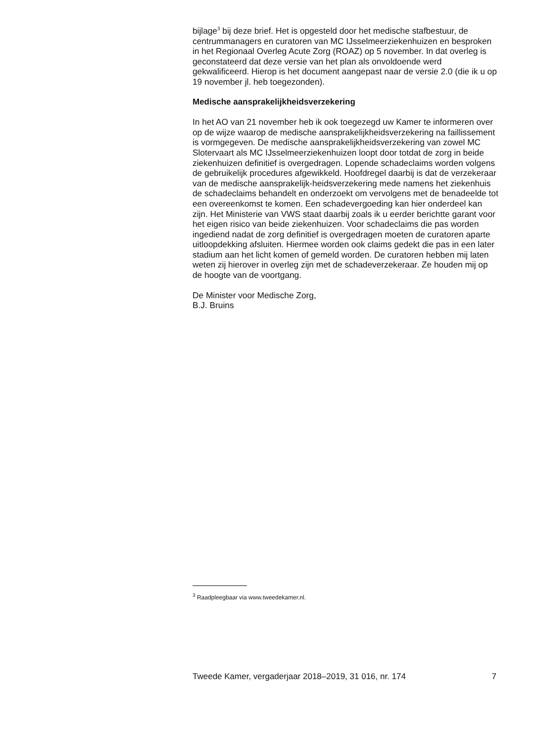bijlage<sup>3</sup> bij deze brief. Het is opgesteld door het medische stafbestuur, de centrummanagers en curatoren van MC IJsselmeerziekenhuizen en besproken in het Regionaal Overleg Acute Zorg (ROAZ) op 5 november. In dat overleg is geconstateerd dat deze versie van het plan als onvoldoende werd gekwalificeerd. Hierop is het document aangepast naar de versie 2.0 (die ik u op 19 november jl. heb toegezonden).
Medische aansprakelijkheidsverzekering
In het AO van 21 november heb ik ook toegezegd uw Kamer te informeren over op de wijze waarop de medische aansprakelijkheidsverzekering na faillissement is vormgegeven. De medische aansprakelijkheidsverzekering van zowel MC Slotervaart als MC IJsselmeerziekenhuizen loopt door totdat de zorg in beide ziekenhuizen definitief is overgedragen. Lopende schadeclaims worden volgens de gebruikelijk procedures afgewikkeld. Hoofdregel daarbij is dat de verzekeraar van de medische aansprakelijk-heidsverzekering mede namens het ziekenhuis de schadeclaims behandelt en onderzoekt om vervolgens met de benadeelde tot een overeenkomst te komen. Een schadevergoeding kan hier onderdeel kan zijn. Het Ministerie van VWS staat daarbij zoals ik u eerder berichtte garant voor het eigen risico van beide ziekenhuizen. Voor schadeclaims die pas worden ingediend nadat de zorg definitief is overgedragen moeten de curatoren aparte uitloopdekking afsluiten. Hiermee worden ook claims gedekt die pas in een later stadium aan het licht komen of gemeld worden. De curatoren hebben mij laten weten zij hierover in overleg zijn met de schadeverzekeraar. Ze houden mij op de hoogte van de voortgang.
De Minister voor Medische Zorg,
B.J. Bruins
<sup>3</sup> Raadpleegbaar via www.tweedekamer.nl.
Tweede Kamer, vergaderjaar 2018–2019, 31 016, nr. 174 7